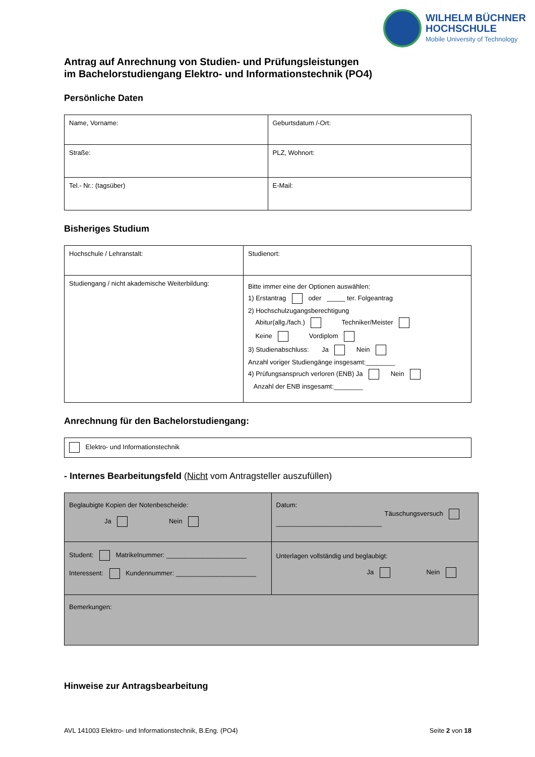WILHELM BÜCHNER
HOCHSCHULE
Mobile University of Technology
Antrag auf Anrechnung von Studien- und Prüfungsleistungen
im Bachelorstudiengang Elektro- und Informationstechnik (PO4)
Persönliche Daten
| Name, Vorname: | Geburtsdatum /-Ort: |
| Straße: | PLZ, Wohnort: |
| Tel.- Nr.: (tagsüber) | E-Mail: |
Bisheriges Studium
| Hochschule / Lehranstalt: | Studienort: |
| Studiengang / nicht akademische Weiterbildung: | Bitte immer eine der Optionen auswählen: 1) Erstantrag oder _____ ter. Folgeantrag 2) Hochschulzugangsberechtigung Abitur(allg./fach.) Techniker/Meister Keine Vordiplom 3) Studienabschluss: Ja Nein Anzahl voriger Studiengänge insgesamt:________ 4) Prüfungsanspruch verloren (ENB) Ja Nein Anzahl der ENB insgesamt:________ |
Anrechnung für den Bachelorstudiengang:
| Elektro- und Informationstechnik |
- Internes Bearbeitungsfeld (Nicht vom Antragsteller auszufüllen)
| Beglaubigte Kopien der Notenbescheide: Ja Nein | Datum: Täuschungsversuch _____________________________ |
| Student: Matrikelnummer: ______________________ Interessent: Kundennummer: ______________________ | Unterlagen vollständig und beglaubigt: Ja Nein |
| Bemerkungen: | |
Hinweise zur Antragsbearbeitung
AVL 141003 Elektro- und Informationstechnik, B.Eng. (PO4) Seite 2 von 18